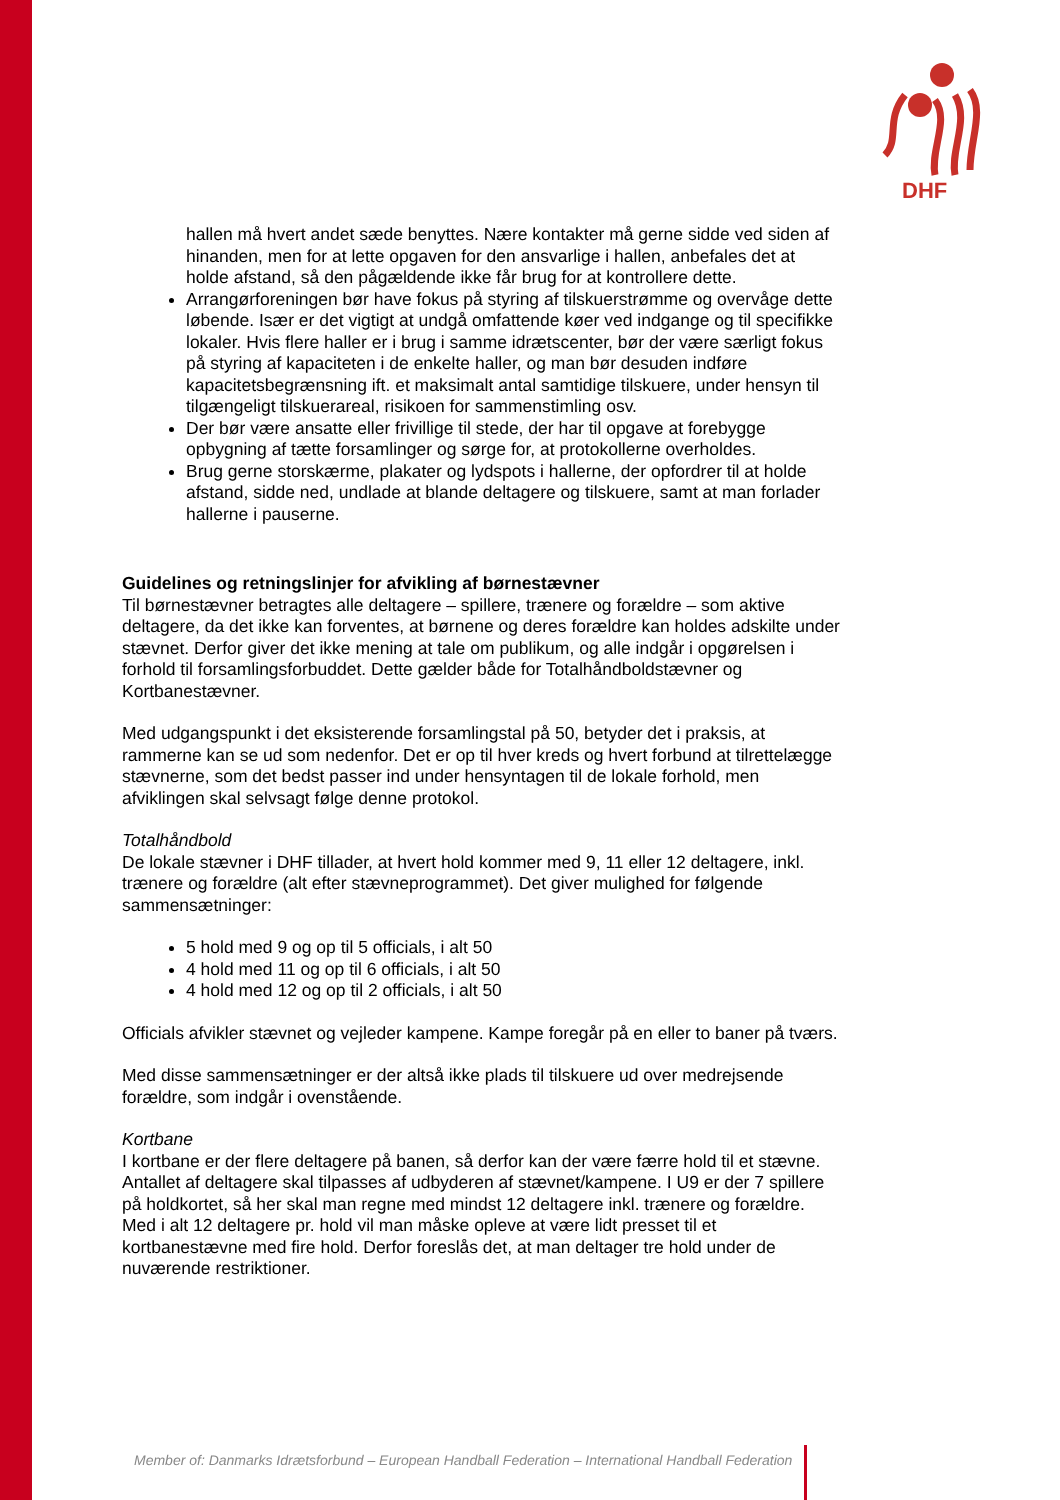DHF
hallen må hvert andet sæde benyttes. Nære kontakter må gerne sidde ved siden af hinanden, men for at lette opgaven for den ansvarlige i hallen, anbefales det at holde afstand, så den pågældende ikke får brug for at kontrollere dette.
Arrangørforeningen bør have fokus på styring af tilskuerstrømme og overvåge dette løbende. Især er det vigtigt at undgå omfattende køer ved indgange og til specifikke lokaler. Hvis flere haller er i brug i samme idrætscenter, bør der være særligt fokus på styring af kapaciteten i de enkelte haller, og man bør desuden indføre kapacitetsbegrænsning ift. et maksimalt antal samtidige tilskuere, under hensyn til tilgængeligt tilskuerareal, risikoen for sammenstimling osv.
Der bør være ansatte eller frivillige til stede, der har til opgave at forebygge opbygning af tætte forsamlinger og sørge for, at protokollerne overholdes.
Brug gerne storskærme, plakater og lydspots i hallerne, der opfordrer til at holde afstand, sidde ned, undlade at blande deltagere og tilskuere, samt at man forlader hallerne i pauserne.
Guidelines og retningslinjer for afvikling af børnestævner
Til børnestævner betragtes alle deltagere – spillere, trænere og forældre – som aktive deltagere, da det ikke kan forventes, at børnene og deres forældre kan holdes adskilte under stævnet. Derfor giver det ikke mening at tale om publikum, og alle indgår i opgørelsen i forhold til forsamlingsforbuddet. Dette gælder både for Totalhåndboldstævner og Kortbanestævner.
Med udgangspunkt i det eksisterende forsamlingstal på 50, betyder det i praksis, at rammerne kan se ud som nedenfor. Det er op til hver kreds og hvert forbund at tilrettelægge stævnerne, som det bedst passer ind under hensyntagen til de lokale forhold, men afviklingen skal selvsagt følge denne protokol.
Totalhåndbold
De lokale stævner i DHF tillader, at hvert hold kommer med 9, 11 eller 12 deltagere, inkl. trænere og forældre (alt efter stævneprogrammet). Det giver mulighed for følgende sammensætninger:
5 hold med 9 og op til 5 officials, i alt 50
4 hold med 11 og op til 6 officials, i alt 50
4 hold med 12 og op til 2 officials, i alt 50
Officials afvikler stævnet og vejleder kampene. Kampe foregår på en eller to baner på tværs.
Med disse sammensætninger er der altså ikke plads til tilskuere ud over medrejsende forældre, som indgår i ovenstående.
Kortbane
I kortbane er der flere deltagere på banen, så derfor kan der være færre hold til et stævne. Antallet af deltagere skal tilpasses af udbyderen af stævnet/kampene. I U9 er der 7 spillere på holdkortet, så her skal man regne med mindst 12 deltagere inkl. trænere og forældre. Med i alt 12 deltagere pr. hold vil man måske opleve at være lidt presset til et kortbanestævne med fire hold. Derfor foreslås det, at man deltager tre hold under de nuværende restriktioner.
Member of: Danmarks Idrætsforbund – European Handball Federation – International Handball Federation